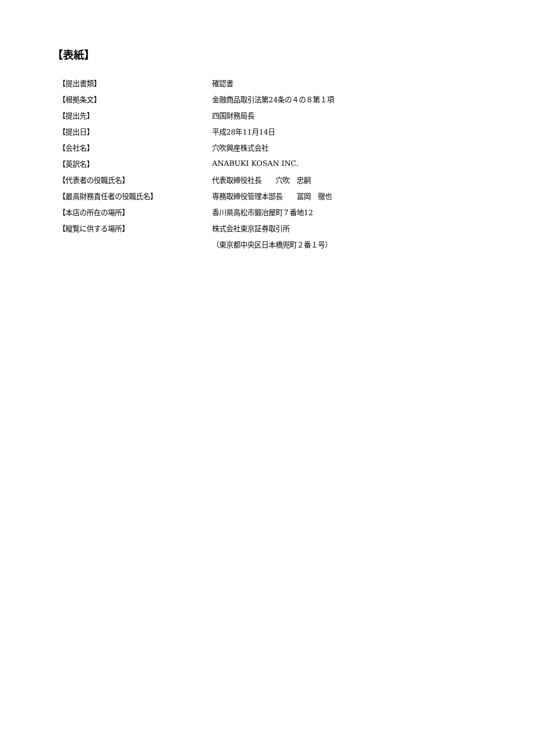【表紙】
| 【提出書類】 | 確認書 |
| 【根拠条文】 | 金融商品取引法第24条の４の８第１項 |
| 【提出先】 | 四国財務局長 |
| 【提出日】 | 平成28年11月14日 |
| 【会社名】 | 穴吹興産株式会社 |
| 【英訳名】 | ANABUKI KOSAN INC. |
| 【代表者の役職氏名】 | 代表取締役社長 穴吹 忠嗣 |
| 【最高財務責任者の役職氏名】 | 専務取締役管理本部長 冨岡 徹也 |
| 【本店の所在の場所】 | 香川県高松市鍛冶屋町７番地12 |
| 【縦覧に供する場所】 | 株式会社東京証券取引所 |
| | （東京都中央区日本橋兜町２番１号） |